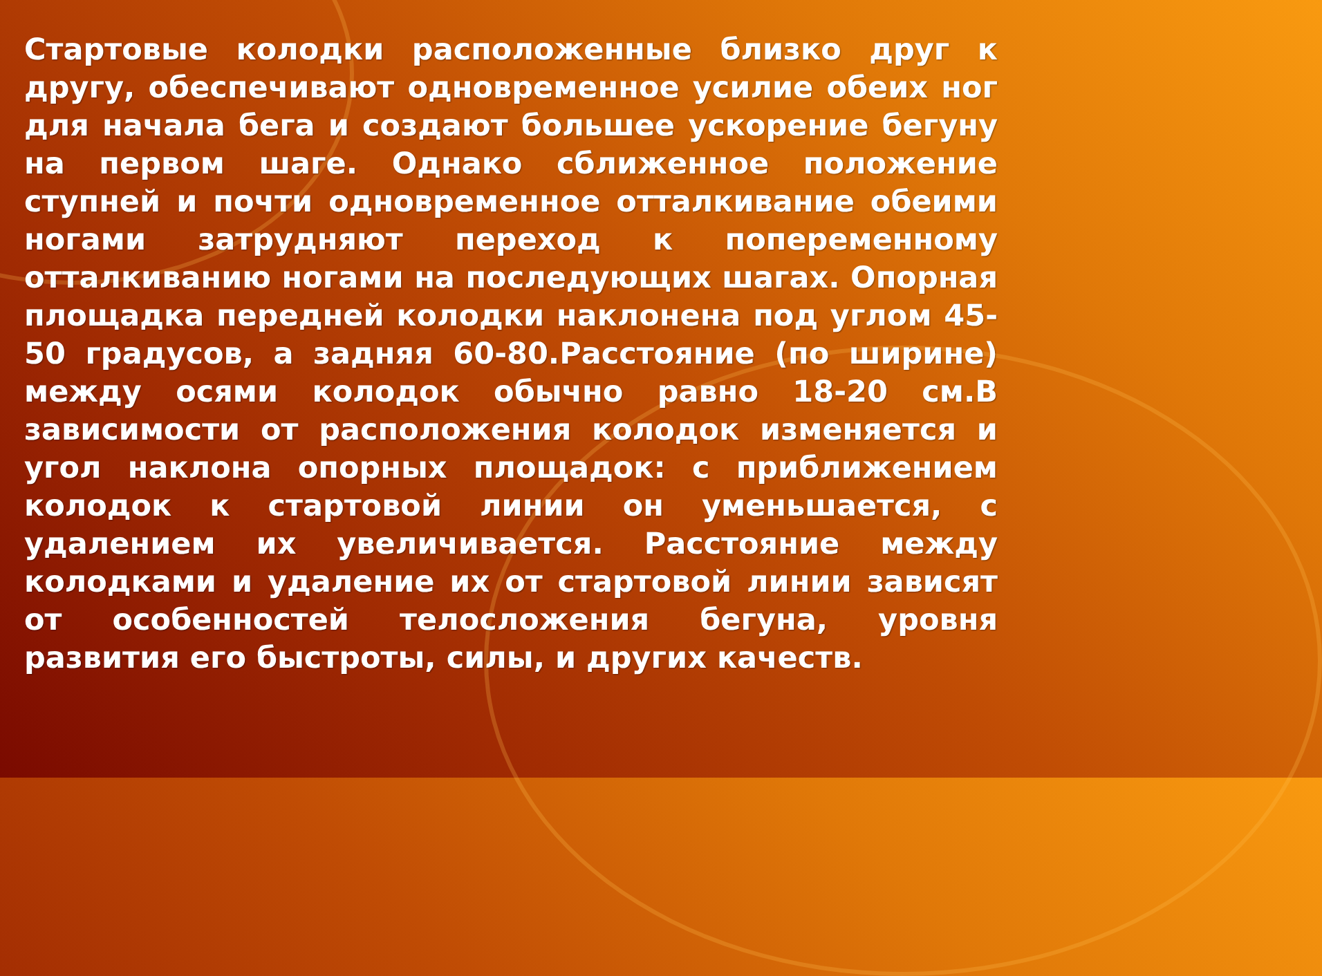Стартовые колодки расположенные близко друг к другу, обеспечивают одновременное усилие обеих ног для начала бега и создают большее ускорение бегуну на первом шаге. Однако сближенное положение ступней и почти одновременное отталкивание обеими ногами затрудняют переход к попеременному отталкиванию ногами на последующих шагах. Опорная площадка передней колодки наклонена под углом 45-50 градусов, а задняя 60-80.Расстояние (по ширине) между осями колодок обычно равно 18-20 см.В зависимости от расположения колодок изменяется и угол наклона опорных площадок: с приближением колодок к стартовой линии он уменьшается, с удалением их увеличивается. Расстояние между колодками и удаление их от стартовой линии зависят от особенностей телосложения бегуна, уровня развития его быстроты, силы, и других качеств.